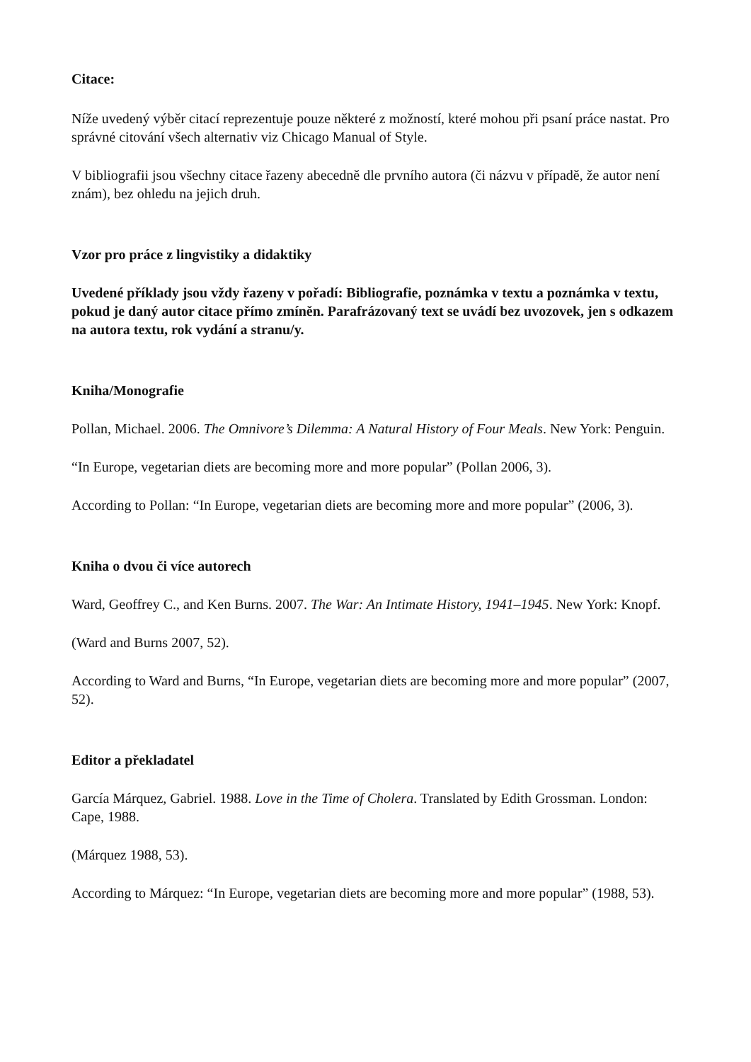Citace:
Níže uvedený výběr citací reprezentuje pouze některé z možností, které mohou při psaní práce nastat. Pro správné citování všech alternativ viz Chicago Manual of Style.
V bibliografii jsou všechny citace řazeny abecedně dle prvního autora (či názvu v případě, že autor není znám), bez ohledu na jejich druh.
Vzor pro práce z lingvistiky a didaktiky
Uvedené příklady jsou vždy řazeny v pořadí: Bibliografie, poznámka v textu a poznámka v textu, pokud je daný autor citace přímo zmíněn. Parafrázovaný text se uvádí bez uvozovek, jen s odkazem na autora textu, rok vydání a stranu/y.
Kniha/Monografie
Pollan, Michael. 2006. The Omnivore’s Dilemma: A Natural History of Four Meals. New York: Penguin.
“In Europe, vegetarian diets are becoming more and more popular” (Pollan 2006, 3).
According to Pollan: “In Europe, vegetarian diets are becoming more and more popular” (2006, 3).
Kniha o dvou či více autorech
Ward, Geoffrey C., and Ken Burns. 2007. The War: An Intimate History, 1941–1945. New York: Knopf.
(Ward and Burns 2007, 52).
According to Ward and Burns, “In Europe, vegetarian diets are becoming more and more popular” (2007, 52).
Editor a překladatel
García Márquez, Gabriel. 1988. Love in the Time of Cholera. Translated by Edith Grossman. London: Cape, 1988.
(Márquez 1988, 53).
According to Márquez: “In Europe, vegetarian diets are becoming more and more popular” (1988, 53).